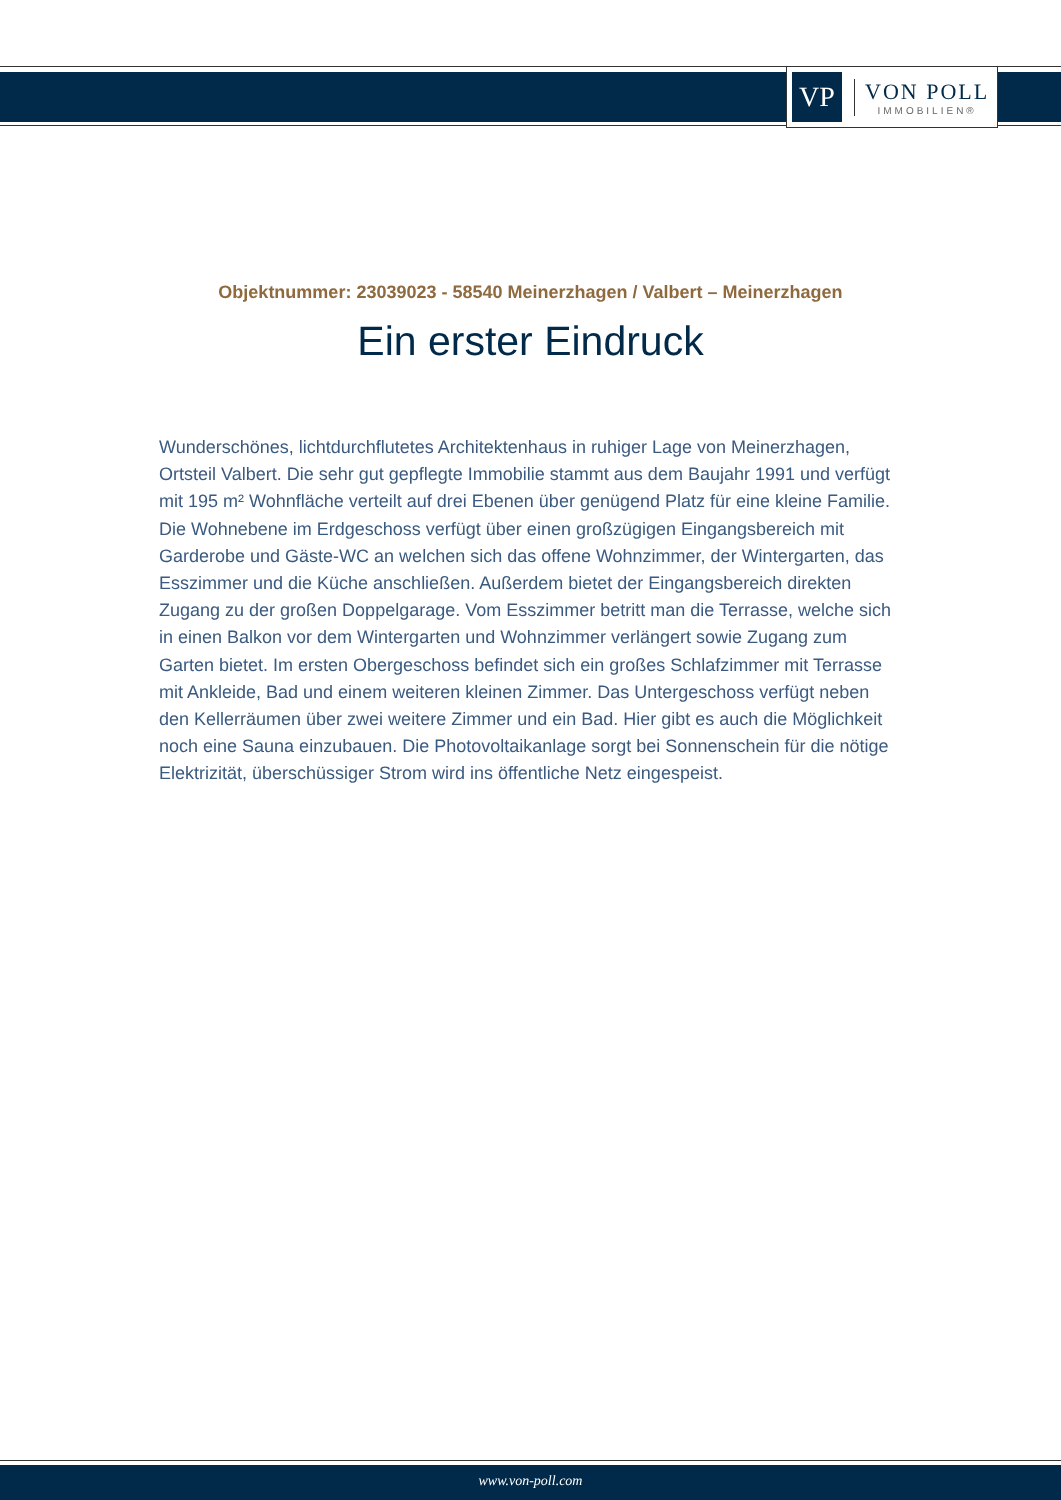VP
VON POLL
IMMOBILIEN®
Objektnummer: 23039023 - 58540 Meinerzhagen / Valbert – Meinerzhagen
Ein erster Eindruck
Wunderschönes, lichtdurchflutetes Architektenhaus in ruhiger Lage von Meinerzhagen, Ortsteil Valbert. Die sehr gut gepflegte Immobilie stammt aus dem Baujahr 1991 und verfügt mit 195 m² Wohnfläche verteilt auf drei Ebenen über genügend Platz für eine kleine Familie. Die Wohnebene im Erdgeschoss verfügt über einen großzügigen Eingangsbereich mit Garderobe und Gäste-WC an welchen sich das offene Wohnzimmer, der Wintergarten, das Esszimmer und die Küche anschließen. Außerdem bietet der Eingangsbereich direkten Zugang zu der großen Doppelgarage. Vom Esszimmer betritt man die Terrasse, welche sich in einen Balkon vor dem Wintergarten und Wohnzimmer verlängert sowie Zugang zum Garten bietet. Im ersten Obergeschoss befindet sich ein großes Schlafzimmer mit Terrasse mit Ankleide, Bad und einem weiteren kleinen Zimmer. Das Untergeschoss verfügt neben den Kellerräumen über zwei weitere Zimmer und ein Bad. Hier gibt es auch die Möglichkeit noch eine Sauna einzubauen. Die Photovoltaikanlage sorgt bei Sonnenschein für die nötige Elektrizität, überschüssiger Strom wird ins öffentliche Netz eingespeist.
www.von-poll.com